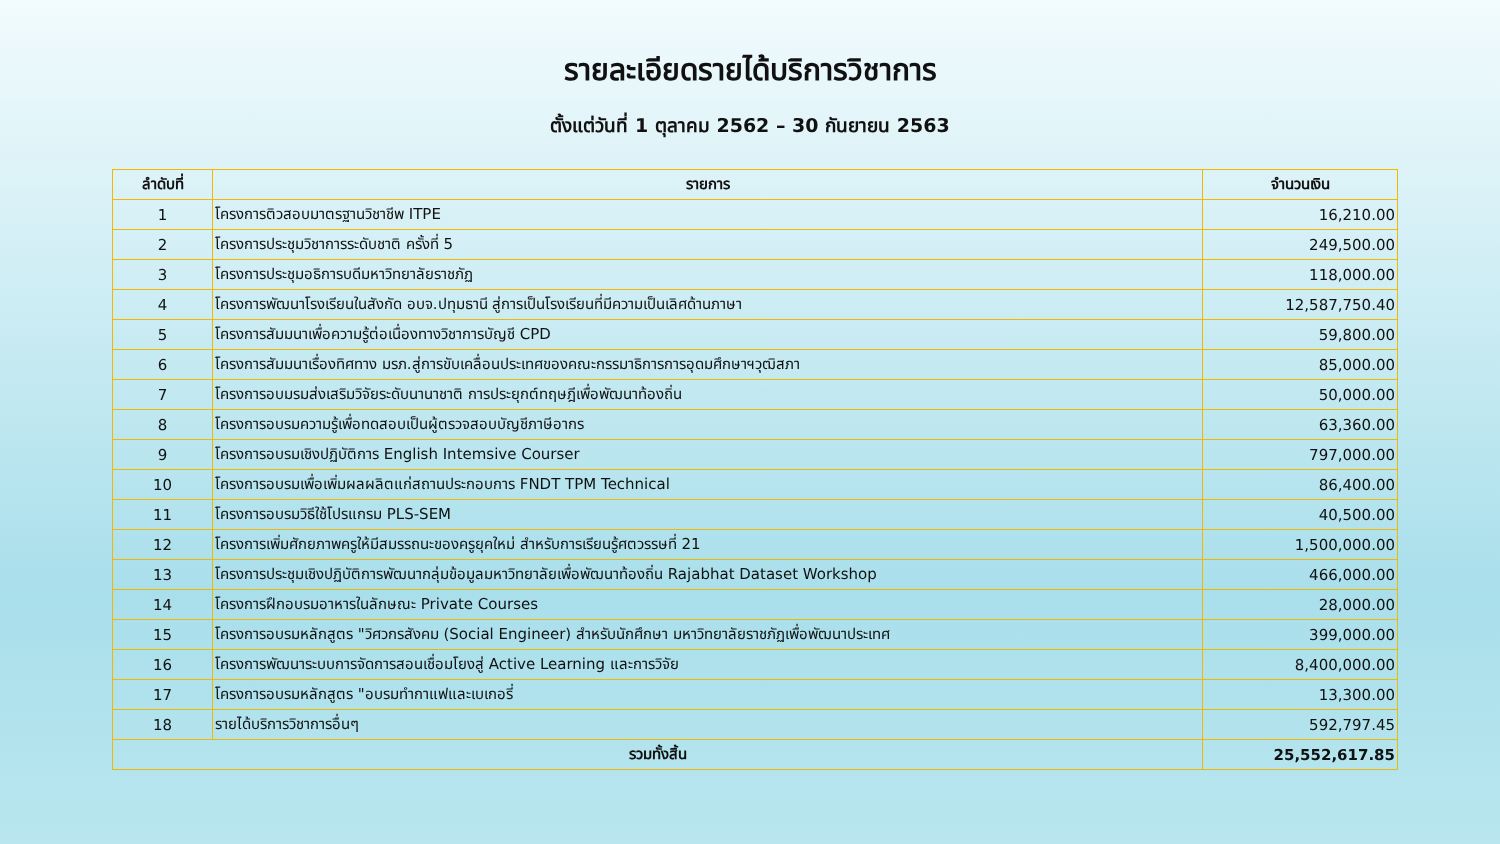รายละเอียดรายได้บริการวิชาการ
ตั้งแต่วันที่ 1 ตุลาคม 2562 – 30 กันยายน 2563
| ลำดับที่ | รายการ | จำนวนเงิน |
| --- | --- | --- |
| 1 | โครงการติวสอบมาตรฐานวิชาชีพ ITPE | 16,210.00 |
| 2 | โครงการประชุมวิชาการระดับชาติ ครั้งที่ 5 | 249,500.00 |
| 3 | โครงการประชุมอธิการบดีมหาวิทยาลัยราชภัฏ | 118,000.00 |
| 4 | โครงการพัฒนาโรงเรียนในสังกัด อบจ.ปทุมธานี สู่การเป็นโรงเรียนที่มีความเป็นเลิศด้านภาษา | 12,587,750.40 |
| 5 | โครงการสัมมนาเพื่อความรู้ต่อเนื่องทางวิชาการบัญชี CPD | 59,800.00 |
| 6 | โครงการสัมมนาเรื่องทิศทาง มรภ.สู่การขับเคลื่อนประเทศของคณะกรรมาธิการการอุดมศึกษาฯวุฒิสภา | 85,000.00 |
| 7 | โครงการอบมรมส่งเสริมวิจัยระดับนานาชาติ การประยุกต์ทฤษฎีเพื่อพัฒนาท้องถิ่น | 50,000.00 |
| 8 | โครงการอบรมความรู้เพื่อทดสอบเป็นผู้ตรวจสอบบัญชีภาษีอากร | 63,360.00 |
| 9 | โครงการอบรมเชิงปฏิบัติการ English Intemsive Courser | 797,000.00 |
| 10 | โครงการอบรมเพื่อเพิ่มผลผลิตแก่สถานประกอบการ FNDT TPM Technical | 86,400.00 |
| 11 | โครงการอบรมวิธีใช้โปรแกรม PLS-SEM | 40,500.00 |
| 12 | โครงการเพิ่มศักยภาพครูให้มีสมรรถนะของครูยุคใหม่ สำหรับการเรียนรู้ศตวรรษที่ 21 | 1,500,000.00 |
| 13 | โครงการประชุมเชิงปฏิบัติการพัฒนากลุ่มข้อมูลมหาวิทยาลัยเพื่อพัฒนาท้องถิ่น Rajabhat Dataset Workshop | 466,000.00 |
| 14 | โครงการฝึกอบรมอาหารในลักษณะ Private Courses | 28,000.00 |
| 15 | โครงการอบรมหลักสูตร "วิศวกรสังคม (Social Engineer) สำหรับนักศึกษา มหาวิทยาลัยราชภัฏเพื่อพัฒนาประเทศ | 399,000.00 |
| 16 | โครงการพัฒนาระบบการจัดการสอนเชื่อมโยงสู่ Active Learning และการวิจัย | 8,400,000.00 |
| 17 | โครงการอบรมหลักสูตร "อบรมทำกาแฟและเบเกอรี่ | 13,300.00 |
| 18 | รายได้บริการวิชาการอื่นๆ | 592,797.45 |
| รวมทั้งสิ้น | | 25,552,617.85 |